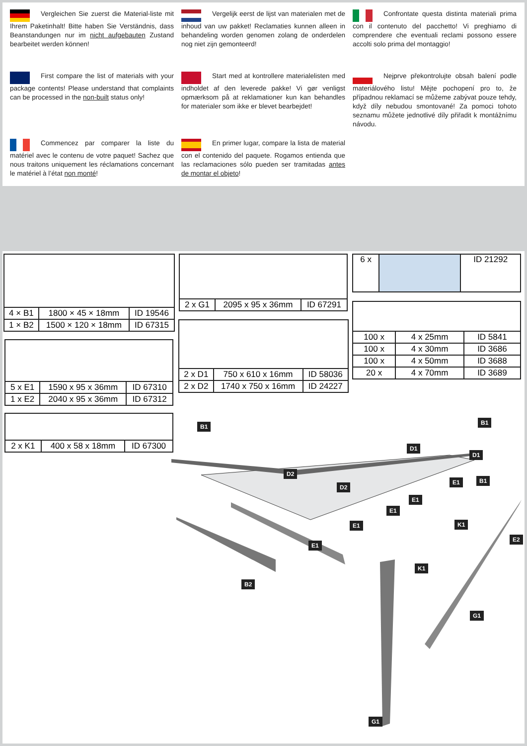Vergleichen Sie zuerst die Material-liste mit Ihrem Paketinhalt! Bitte haben Sie Verständnis, dass Beanstandungen nur im nicht aufgebauten Zustand bearbeitet werden können!
Vergelijk eerst de lijst van materialen met de inhoud van uw pakket! Reclamaties kunnen alleen in behandeling worden genomen zolang de onderdelen nog niet zijn gemonteerd!
Confrontate questa distinta materiali prima con il contenuto del pacchetto! Vi preghiamo di comprendere che eventuali reclami possono essere accolti solo prima del montaggio!
First compare the list of materials with your package contents! Please understand that complaints can be processed in the non-built status only!
Start med at kontrollere materialelisten med indholdet af den leverede pakke! Vi gør venligst opmærksom på at reklamationer kun kan behandles for materialer som ikke er blevet bearbejdet!
Nejprve překontrolujte obsah balení podle materiálového listu! Mějte pochopení pro to, že případnou reklamací se můžeme zabývat pouze tehdy, když díly nebudou smontované! Za pomoci tohoto seznamu můžete jednotlivé díly přiřadit k montážnímu návodu.
Commencez par comparer la liste du matériel avec le contenu de votre paquet! Sachez que nous traitons uniquement les réclamations concernant le matériel à l’état non monté!
En primer lugar, compare la lista de material con el contenido del paquete. Rogamos entienda que las reclamaciones sólo pueden ser tramitadas antes de montar el objeto!
| 4 × B1 | 1800 × 45 × 18mm | ID 19546 |
| 1 × B2 | 1500 × 120 × 18mm | ID 67315 |
| 2 x G1 | 2095 x 95 x 36mm | ID 67291 |
| 6 x | | ID 21292 |
| 2 x D1 | 750 x 610 x 16mm | ID 58036 |
| 2 x D2 | 1740 x 750 x 16mm | ID 24227 |
| 100 x | 4 x 25mm | ID 5841 |
| 100 x | 4 x 30mm | ID 3686 |
| 100 x | 4 x 50mm | ID 3688 |
| 20 x | 4 x 70mm | ID 3689 |
| 5 x E1 | 1590 x 95 x 36mm | ID 67310 |
| 1 x E2 | 2040 x 95 x 36mm | ID 67312 |
| 2 x K1 | 400 x 58 x 18mm | ID 67300 |
B1
B1
D1
D1
D2
D2
E1 B1
E1
E1
E1
E1
K1
E2
B2
K1
G1
G1